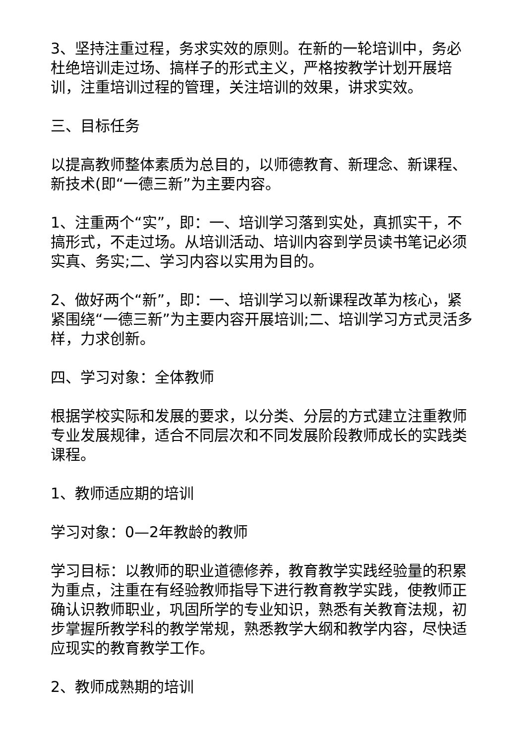3、坚持注重过程，务求实效的原则。在新的一轮培训中，务必杜绝培训走过场、搞样子的形式主义，严格按教学计划开展培训，注重培训过程的管理，关注培训的效果，讲求实效。
三、目标任务
以提高教师整体素质为总目的，以师德教育、新理念、新课程、新技术(即“一德三新”为主要内容。
1、注重两个“实”，即：一、培训学习落到实处，真抓实干，不搞形式，不走过场。从培训活动、培训内容到学员读书笔记必须实真、务实;二、学习内容以实用为目的。
2、做好两个“新”，即：一、培训学习以新课程改革为核心，紧紧围绕“一德三新”为主要内容开展培训;二、培训学习方式灵活多样，力求创新。
四、学习对象：全体教师
根据学校实际和发展的要求，以分类、分层的方式建立注重教师专业发展规律，适合不同层次和不同发展阶段教师成长的实践类课程。
1、教师适应期的培训
学习对象：0—2年教龄的教师
学习目标：以教师的职业道德修养，教育教学实践经验量的积累为重点，注重在有经验教师指导下进行教育教学实践，使教师正确认识教师职业，巩固所学的专业知识，熟悉有关教育法规，初步掌握所教学科的教学常规，熟悉教学大纲和教学内容，尽快适应现实的教育教学工作。
2、教师成熟期的培训